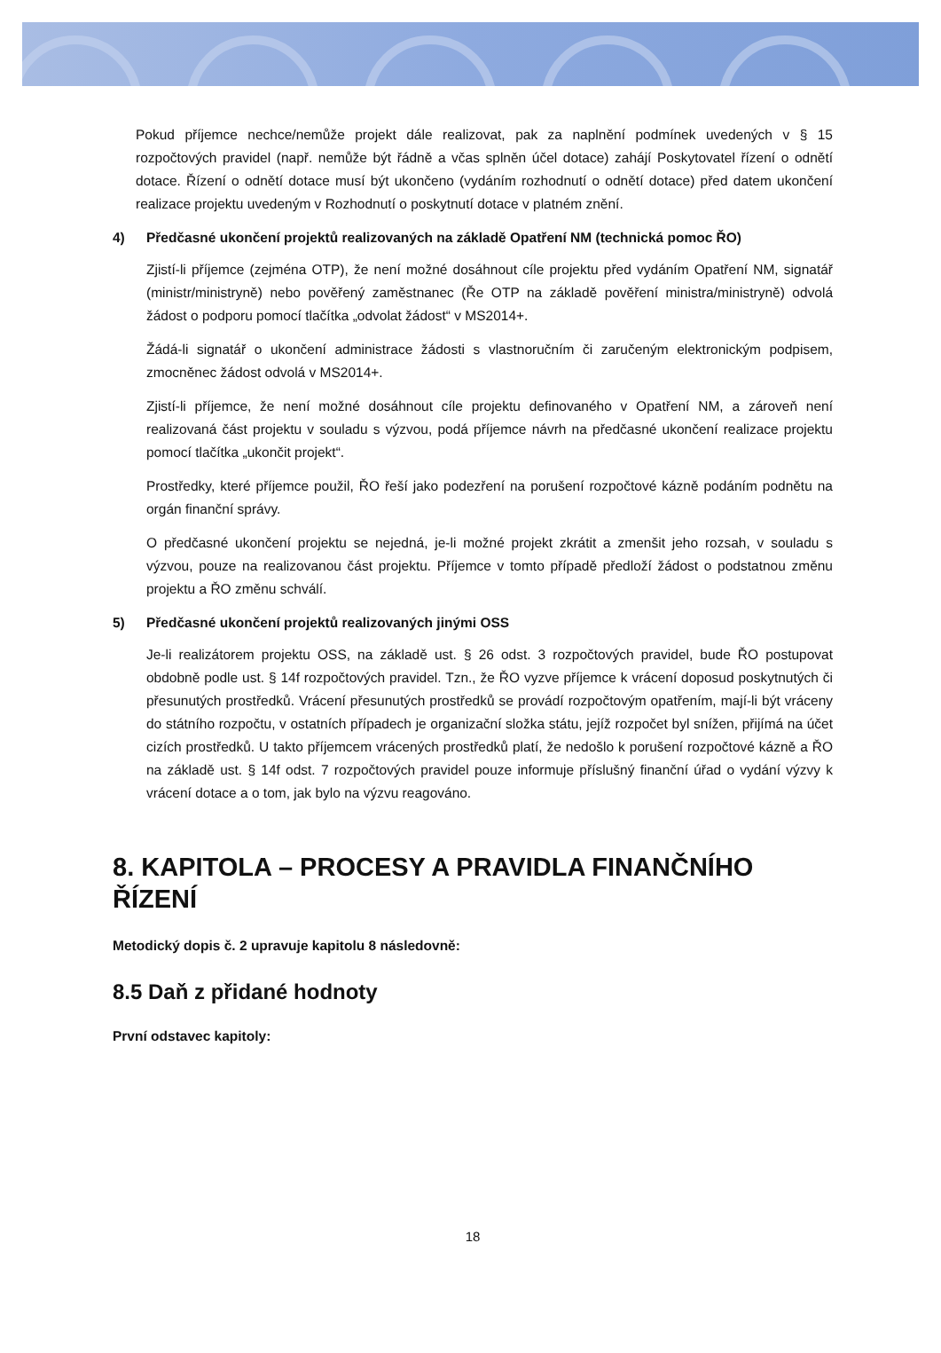Pokud příjemce nechce/nemůže projekt dále realizovat, pak za naplnění podmínek uvedených v § 15 rozpočtových pravidel (např. nemůže být řádně a včas splněn účel dotace) zahájí Poskytovatel řízení o odnětí dotace. Řízení o odnětí dotace musí být ukončeno (vydáním rozhodnutí o odnětí dotace) před datem ukončení realizace projektu uvedeným v Rozhodnutí o poskytnutí dotace v platném znění.
4) Předčasné ukončení projektů realizovaných na základě Opatření NM (technická pomoc ŘO)
Zjistí-li příjemce (zejména OTP), že není možné dosáhnout cíle projektu před vydáním Opatření NM, signatář (ministr/ministryně) nebo pověřený zaměstnanec (Ře OTP na základě pověření ministra/ministryně) odvolá žádost o podporu pomocí tlačítka „odvolat žádost“ v MS2014+.
Žádá-li signatář o ukončení administrace žádosti s vlastnoručním či zaručeným elektronickým podpisem, zmocněnec žádost odvolá v MS2014+.
Zjistí-li příjemce, že není možné dosáhnout cíle projektu definovaného v Opatření NM, a zároveň není realizovaná část projektu v souladu s výzvou, podá příjemce návrh na předčasné ukončení realizace projektu pomocí tlačítka „ukončit projekt“.
Prostředky, které příjemce použil, ŘO řeší jako podezření na porušení rozpočtové kázně podáním podnětu na orgán finanční správy.
O předčasné ukončení projektu se nejedná, je-li možné projekt zkrátit a zmenšit jeho rozsah, v souladu s výzvou, pouze na realizovanou část projektu. Příjemce v tomto případě předloží žádost o podstatnou změnu projektu a ŘO změnu schválí.
5) Předčasné ukončení projektů realizovaných jinými OSS
Je-li realizátorem projektu OSS, na základě ust. § 26 odst. 3 rozpočtových pravidel, bude ŘO postupovat obdobně podle ust. § 14f rozpočtových pravidel. Tzn., že ŘO vyzve příjemce k vrácení doposud poskytnutých či přesunutých prostředků. Vrácení přesunutých prostředků se provádí rozpočtovým opatřením, mají-li být vráceny do státního rozpočtu, v ostatních případech je organizační složka státu, jejíž rozpočet byl snížen, přijímá na účet cizích prostředků. U takto příjemcem vrácených prostředků platí, že nedošlo k porušení rozpočtové kázně a ŘO na základě ust. § 14f odst. 7 rozpočtových pravidel pouze informuje příslušný finanční úřad o vydání výzvy k vrácení dotace a o tom, jak bylo na výzvu reagováno.
8. KAPITOLA – PROCESY A PRAVIDLA FINANČNÍHO ŘÍZENÍ
Metodický dopis č. 2 upravuje kapitolu 8 následovně:
8.5 Daň z přidané hodnoty
První odstavec kapitoly:
18